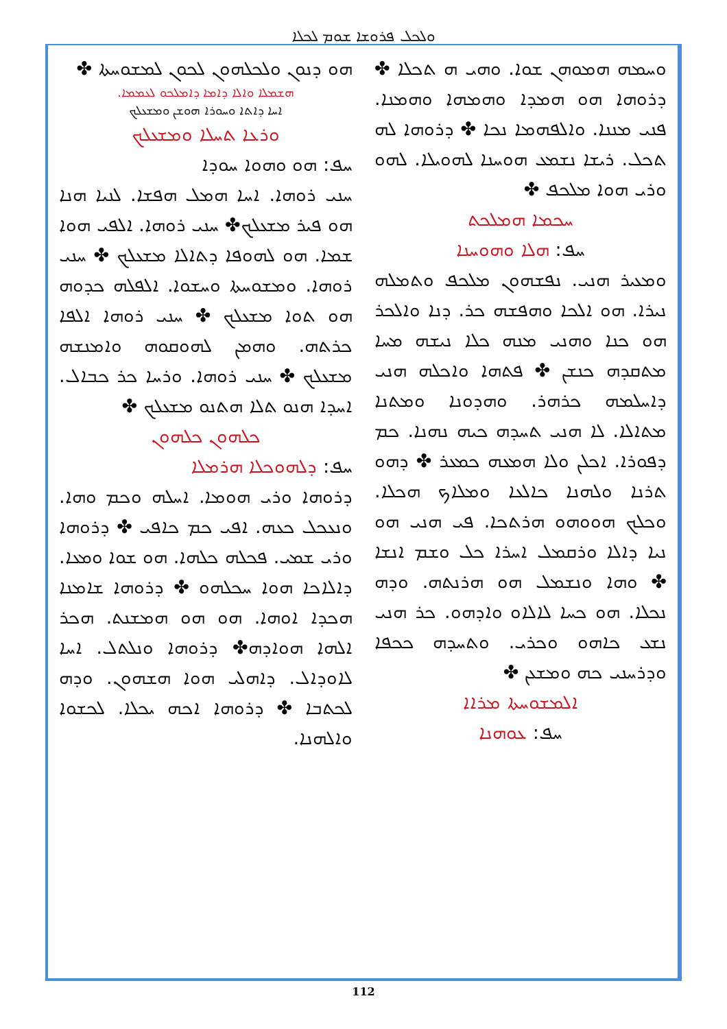ܘܠܟܠ ܦܪܘܫܐ ܫܘܡ ܠܟܠܐ
ܗܘ ܕܢܘܢ ܘܠܟܠܗܘܢ ܠܟܘܢ ܠܡܫܘܚܬܐ ✤
ܗܫܡܠܐ ܘܐܠܐ ܕܐܡܐ ܕܐܡܠܟܘ ܠܥܡܡܐ.
ܐܚܐ ܕܐܬܐ ܘܚܘܪܐ ܗܘܫܢ ܘܡܫܥܠܟ
ܘܪܥܐ ܬܚܠܐ ܘܡܫܥܠܟ
ܚܦ: ܗܘ ܘܗܘܐ ܚܘܕܐ
ܚܢܝ ܪܘܗܐ. ܐܚܐ ܗܡܠ ܗܦܫܐ. ܠܢܝܐ ܗܢܐ ܗܘ ܦܝܪ ܡܫܥܠܟ✤ ܚܢܝ ܪܘܗܐ. ܐܠܦܝ ܗܘܐ ܫܡܐ. ܗܘ ܠܗܘܦܐ ܕܬܐܠܐ ܡܫܥܠܟ ✤ ܚܢܝ ܪܘܗܐ. ܘܡܫܘܚܬܐ ܘܚܫܘܐ. ܐܠܦܠܗ ܟܕܘܗ ܗܘ ܬܘܐ ܡܫܥܠܟ ✤ ܚܢܝ ܪܘܗܐ ܐܠܦܐ ܟܪܬܗ. ܘܗܡܢ ܠܗܘܩܘܗ ܘܐܡܢܫܗ ܡܫܥܠܟ ✤ ܚܢܝ ܪܘܗܐ. ܘܪܚܐ ܟܪ ܟܒܐܠ. ܐܚܕܐ ܗܢܘ ܬܠܐ ܗܬܢܘ ܡܫܥܠܟ ✤
ܟܠܗܘܢ ܟܠܗܘܢ
ܚܦ: ܕܠܗܘܟܠܐ ܗܪܡܠܐ
ܕܪܘܗܐ ܘܪܝ ܗܘܡܐ. ܐܚܠܗ ܘܟܡ ܘܗܐ. ܘܢܥܟܠ ܟܥܗ. ܐܦܝ ܟܡ ܟܐܦܝ ✤ ܕܪܘܗܐ ܘܪܝ ܫܡܝ. ܦܟܠܗ ܟܠܗܐ. ܗܘ ܫܘܐ ܘܡܥܐ. ܕܐܠܐܟܐ ܗܘܐ ܚܟܠܗܘ ✤ ܕܪܘܗܐ ܫܐܡܢܐ ܗܟܕܐ ܐܘܗܐ. ܗܘ ܗܘ ܗܡܫܢܬ. ܗܟܪ ܐܠܗܐ ܗܘܐܕܗ✤ ܕܪܘܗܐ ܘܢܠܬܠ. ܐܚܐ ܠܐܘܕܐܠ. ܕܐܗܠܝ ܗܘܐ ܗܫܗܘܢ. ܘܕܗ ܠܟܬܒܐ ✤ ܕܪܘܗܐ ܐܟܗ ܝܟܠܐ. ܠܟܫܘܐ ܘܐܠܗܢܐ.
ܘܚܡܗ ܗܡܘܗܢ ܫܘܐ. ܘܗܝ ܗ ܬܟܠܐ ✤ ܕܪܘܗܐ ܗܘ ܗܡܕܐ ܘܗܡܗܐ ܘܗܡܢܐ. ܦܢܝ ܡܢܢܐ. ܘܐܠܦܗܡܐ ܢܟܐ ✤ ܕܪܘܗܐ ܠܗ ܬܟܠ. ܪܝܫܐ ܢܫܡܥ ܗܘܚܢܐ ܠܗܘܝܠܐ. ܠܗܘ ܘܪܝ ܗܘܐ ܡܠܟܦ ✤
ܚܟܡܐ ܗܡܠܟܬ
ܚܦ: ܗܠܐ ܘܗܘܚܢܐ
ܘܡܥܝܪ ܗܢܝ. ܢܦܫܗܘܢ ܡܠܟܦ ܘܬܡܠܗ ܢܝܪܐ. ܗܘ ܐܠܟܐ ܘܗܦܫܗ ܟܪ. ܕܢܐ ܘܐܠܟܪ ܗܘ ܟܢܐ ܘܗܢܝ ܡܢܗ ܟܠܐ ܢܝܫܗ ܡܚܐ ܡܬܩܕܗ ܟܢܫܢ ✤ ܦܬܗܐ ܘܐܟܠܗ ܗܢܝ ܕܐܚܠܡܗ ܟܪܗܪ. ܘܗܕܘܢܐ ܘܡܬܢܐ ܡܬܐܠܐ. ܠܐ ܗܢܝ ܬܚܕܗ ܟܝܗ ܢܗܢܐ. ܟܡ ܕܦܘܪܐ. ܐܟܠܢ ܘܠܐ ܗܡܥܗ ܟܡܥܪ ✤ ܕܗܘ ܬܪܢܐ ܘܠܗܢܐ ܟܐܠܥܐ ܘܡܠܐܟ ܗܟܠܐ. ܘܟܠܟ ܗܘܘܗܘ ܗܪܬܟܐ. ܦܝ ܗܢܝ ܗܘ ܢܝܐ ܕܐܠܐ ܘܪܩܡܠ ܐܚܪܐ ܟܠ ܘܫܡ ܐܢܫܐ ✤ ܘܗܐ ܘܢܫܡܠ ܗܘ ܗܪܢܬܗ. ܘܕܗ ܢܟܠܐ. ܗܘ ܟܚܐ ܠܐܠܐܘ ܘܐܕܗܘ. ܟܪ ܗܢܝ ܢܫܥ ܟܐܗܘ ܘܟܪܝ. ܘܬܚܕܗ ܟܟܦܐ ܘܕܪܚܢܝ ܟܗ ܘܡܫܥܢ ✤
ܐܠܡܫܘܚܬܐ ܡܪܐܐ
ܚܦ: ܥܘܗܢܐ
112